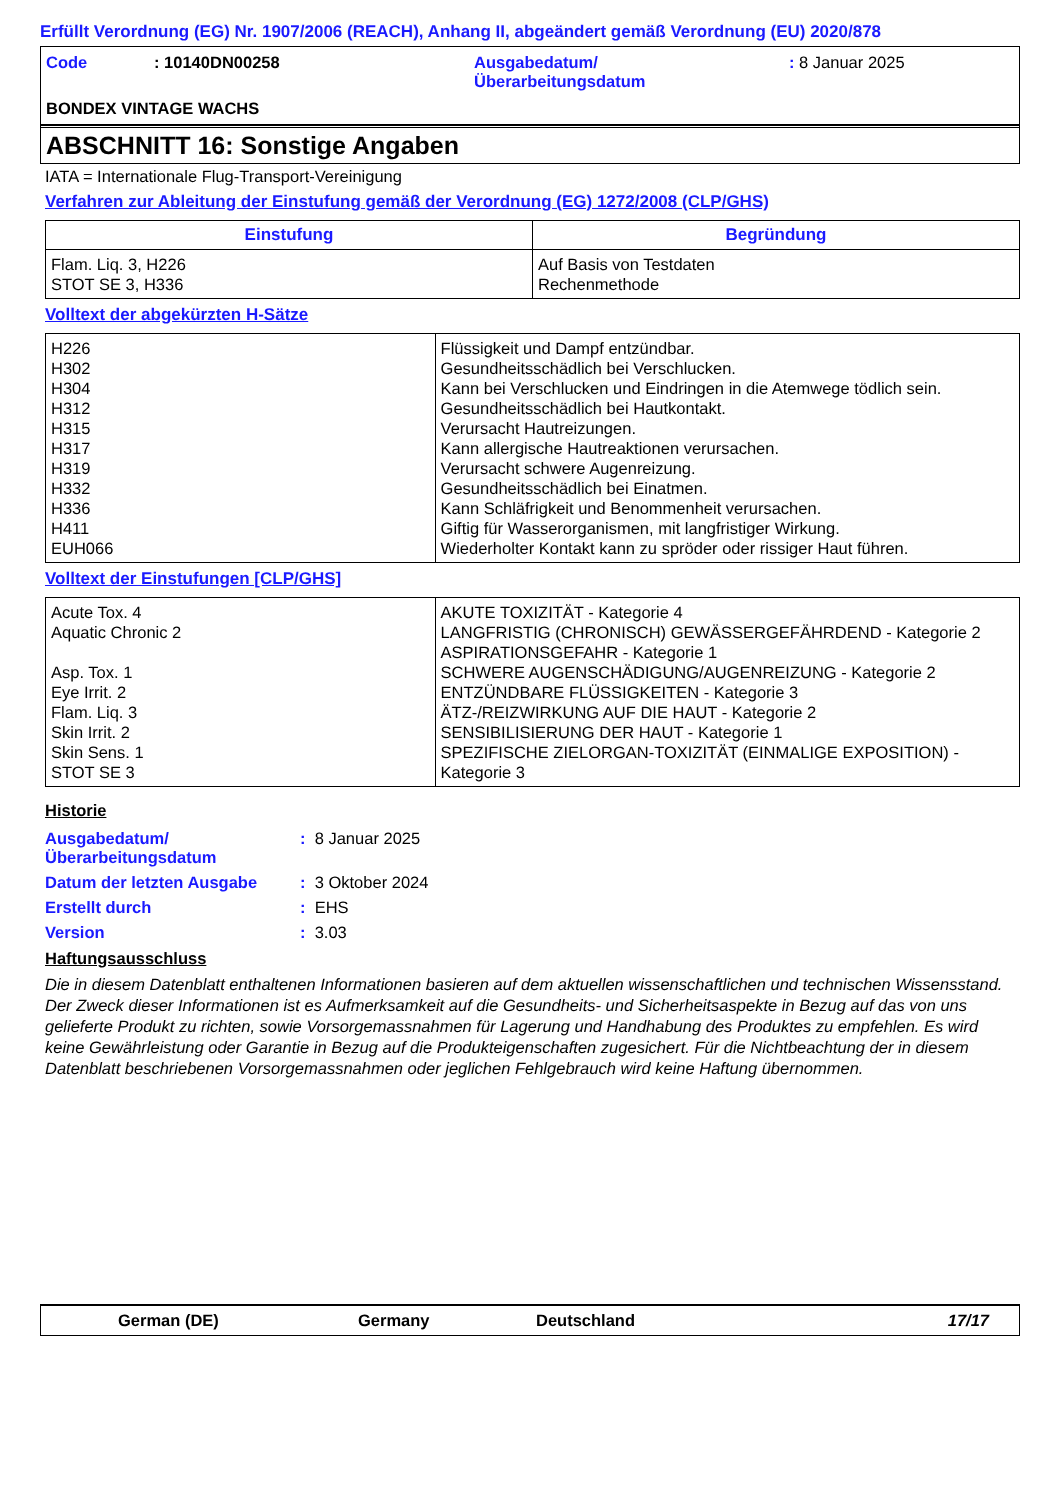Erfüllt Verordnung (EG) Nr. 1907/2006 (REACH), Anhang II, abgeändert gemäß Verordnung (EU) 2020/878
| Code | : 10140DN00258 | Ausgabedatum/ Überarbeitungsdatum | : 8 Januar 2025 |
BONDEX VINTAGE WACHS
ABSCHNITT 16: Sonstige Angaben
IATA = Internationale Flug-Transport-Vereinigung
Verfahren zur Ableitung der Einstufung gemäß der Verordnung (EG) 1272/2008 (CLP/GHS)
| Einstufung | Begründung |
| --- | --- |
| Flam. Liq. 3, H226 STOT SE 3, H336 | Auf Basis von Testdaten Rechenmethode |
Volltext der abgekürzten H-Sätze
| H226 H302 H304 H312 H315 H317 H319 H332 H336 H411 EUH066 | Flüssigkeit und Dampf entzündbar. Gesundheitsschädlich bei Verschlucken. Kann bei Verschlucken und Eindringen in die Atemwege tödlich sein. Gesundheitsschädlich bei Hautkontakt. Verursacht Hautreizungen. Kann allergische Hautreaktionen verursachen. Verursacht schwere Augenreizung. Gesundheitsschädlich bei Einatmen. Kann Schläfrigkeit und Benommenheit verursachen. Giftig für Wasserorganismen, mit langfristiger Wirkung. Wiederholter Kontakt kann zu spröder oder rissiger Haut führen. |
Volltext der Einstufungen [CLP/GHS]
| Acute Tox. 4 Aquatic Chronic 2 Asp. Tox. 1 Eye Irrit. 2 Flam. Liq. 3 Skin Irrit. 2 Skin Sens. 1 STOT SE 3 | AKUTE TOXIZITÄT - Kategorie 4 LANGFRISTIG (CHRONISCH) GEWÄSSERGEFÄHRDEND - Kategorie 2 ASPIRATIONSGEFAHR - Kategorie 1 SCHWERE AUGENSCHÄDIGUNG/AUGENREIZUNG - Kategorie 2 ENTZÜNDBARE FLÜSSIGKEITEN - Kategorie 3 ÄTZ-/REIZWIRKUNG AUF DIE HAUT - Kategorie 2 SENSIBILISIERUNG DER HAUT - Kategorie 1 SPEZIFISCHE ZIELORGAN-TOXIZITÄT (EINMALIGE EXPOSITION) - Kategorie 3 |
Historie
| Ausgabedatum/ Überarbeitungsdatum | : 8 Januar 2025 |
| Datum der letzten Ausgabe | : 3 Oktober 2024 |
| Erstellt durch | : EHS |
| Version | : 3.03 |
Haftungsausschluss
Die in diesem Datenblatt enthaltenen Informationen basieren auf dem aktuellen wissenschaftlichen und technischen Wissensstand. Der Zweck dieser Informationen ist es Aufmerksamkeit auf die Gesundheits- und Sicherheitsaspekte in Bezug auf das von uns gelieferte Produkt zu richten, sowie Vorsorgemassnahmen für Lagerung und Handhabung des Produktes zu empfehlen. Es wird keine Gewährleistung oder Garantie in Bezug auf die Produkteigenschaften zugesichert. Für die Nichtbeachtung der in diesem Datenblatt beschriebenen Vorsorgemassnahmen oder jeglichen Fehlgebrauch wird keine Haftung übernommen.
German (DE) Germany Deutschland 17/17